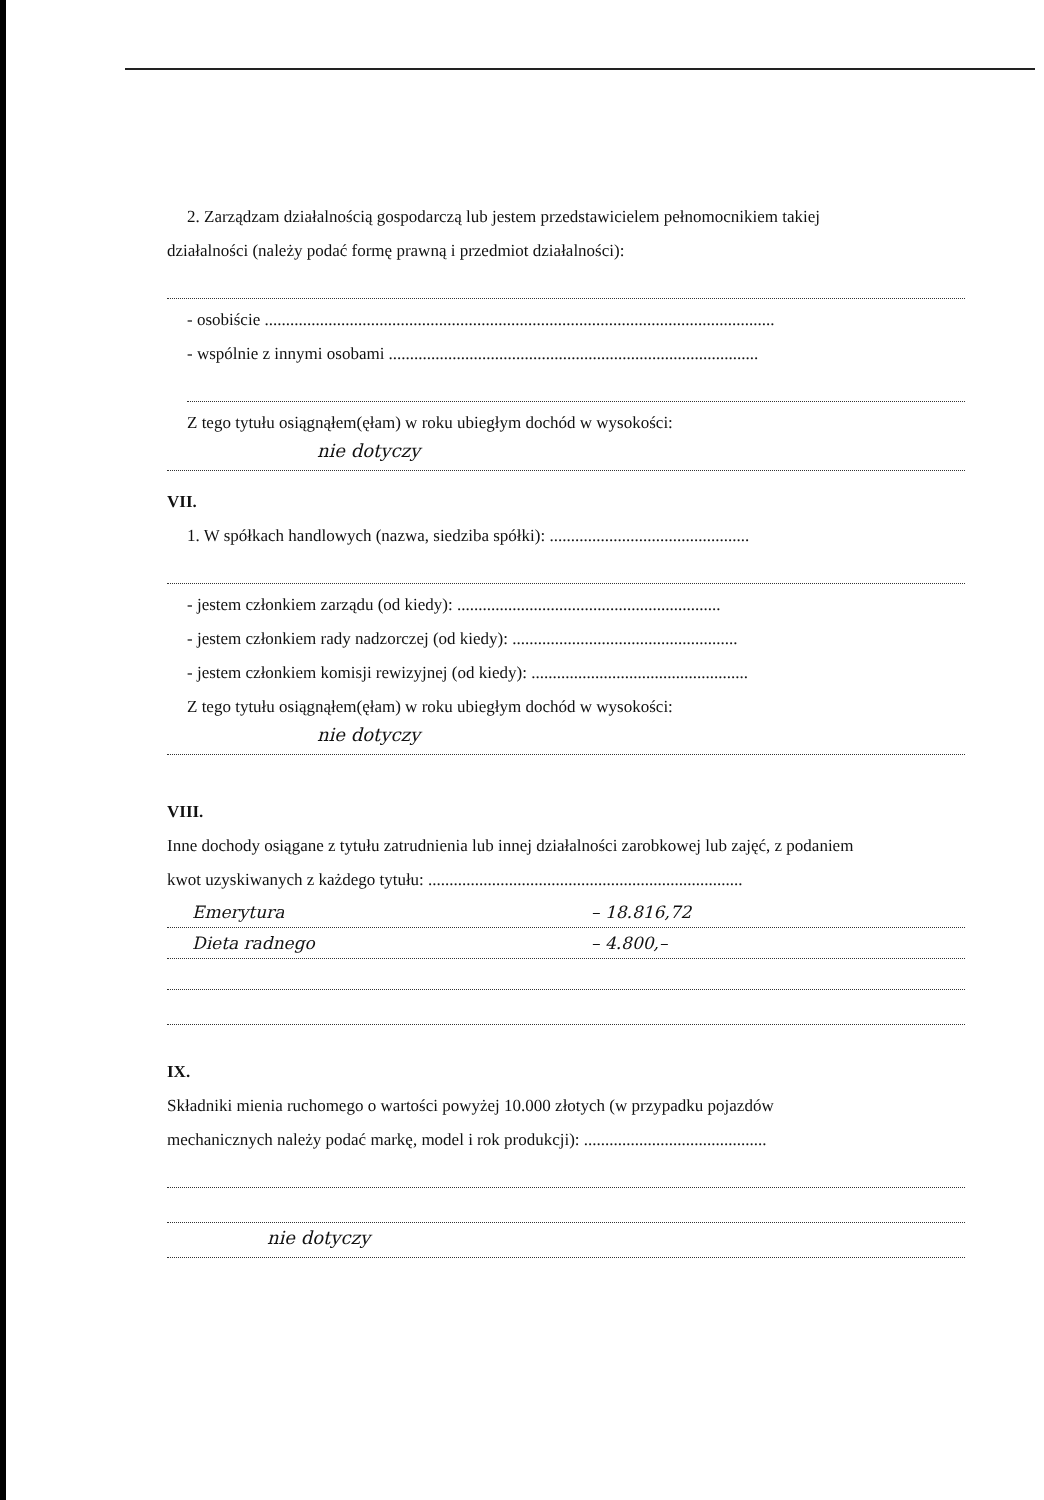2. Zarządzam działalnością gospodarczą lub jestem przedstawicielem pełnomocnikiem takiej
działalności (należy podać formę prawną i przedmiot działalności):
- osobiście ........................................................................................................................
- wspólnie z innymi osobami .......................................................................................
Z tego tytułu osiągnąłem(ęłam) w roku ubiegłym dochód w wysokości:
nie dotyczy
VII.
1. W spółkach handlowych (nazwa, siedziba spółki): ...............................................
- jestem członkiem zarządu (od kiedy): ..............................................................
- jestem członkiem rady nadzorczej (od kiedy): .....................................................
- jestem członkiem komisji rewizyjnej (od kiedy): ...................................................
Z tego tytułu osiągnąłem(ęłam) w roku ubiegłym dochód w wysokości:
nie dotyczy
VIII.
Inne dochody osiągane z tytułu zatrudnienia lub innej działalności zarobkowej lub zajęć, z podaniem
kwot uzyskiwanych z każdego tytułu: ..........................................................................
Emerytura – 18.816,72
Dieta radnego – 4.800,–
IX.
Składniki mienia ruchomego o wartości powyżej 10.000 złotych (w przypadku pojazdów
mechanicznych należy podać markę, model i rok produkcji): ...........................................
nie dotyczy